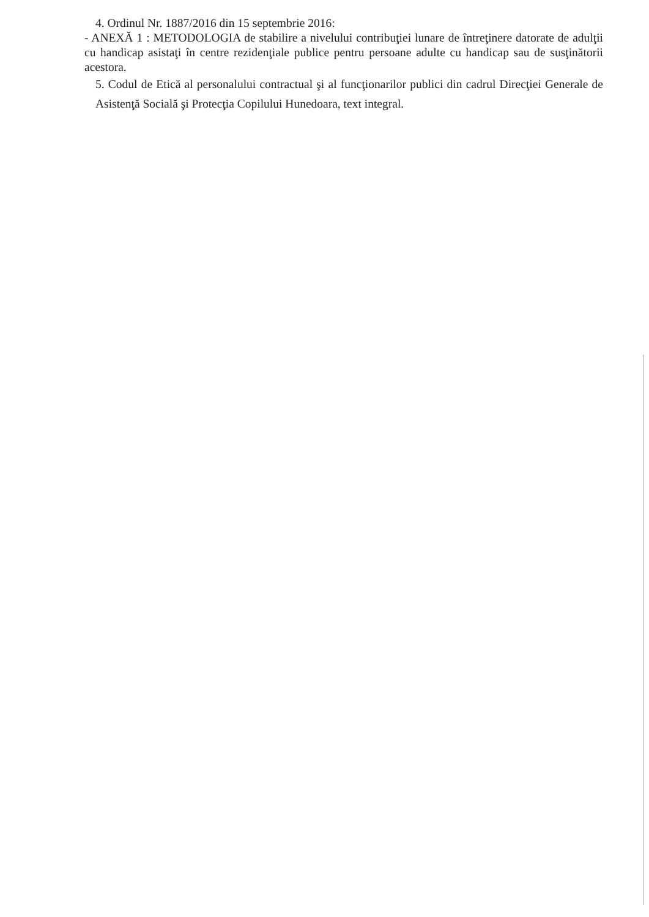4. Ordinul Nr. 1887/2016 din 15 septembrie 2016:
- ANEXĂ 1 : METODOLOGIA de stabilire a nivelului contribuţiei lunare de întreţinere datorate de adulţii cu handicap asistaţi în centre rezidenţiale publice pentru persoane adulte cu handicap sau de susţinătorii acestora.
5. Codul de Etică al personalului contractual şi al funcţionarilor publici din cadrul Direcţiei Generale de Asistenţă Socială şi Protecţia Copilului Hunedoara, text integral.